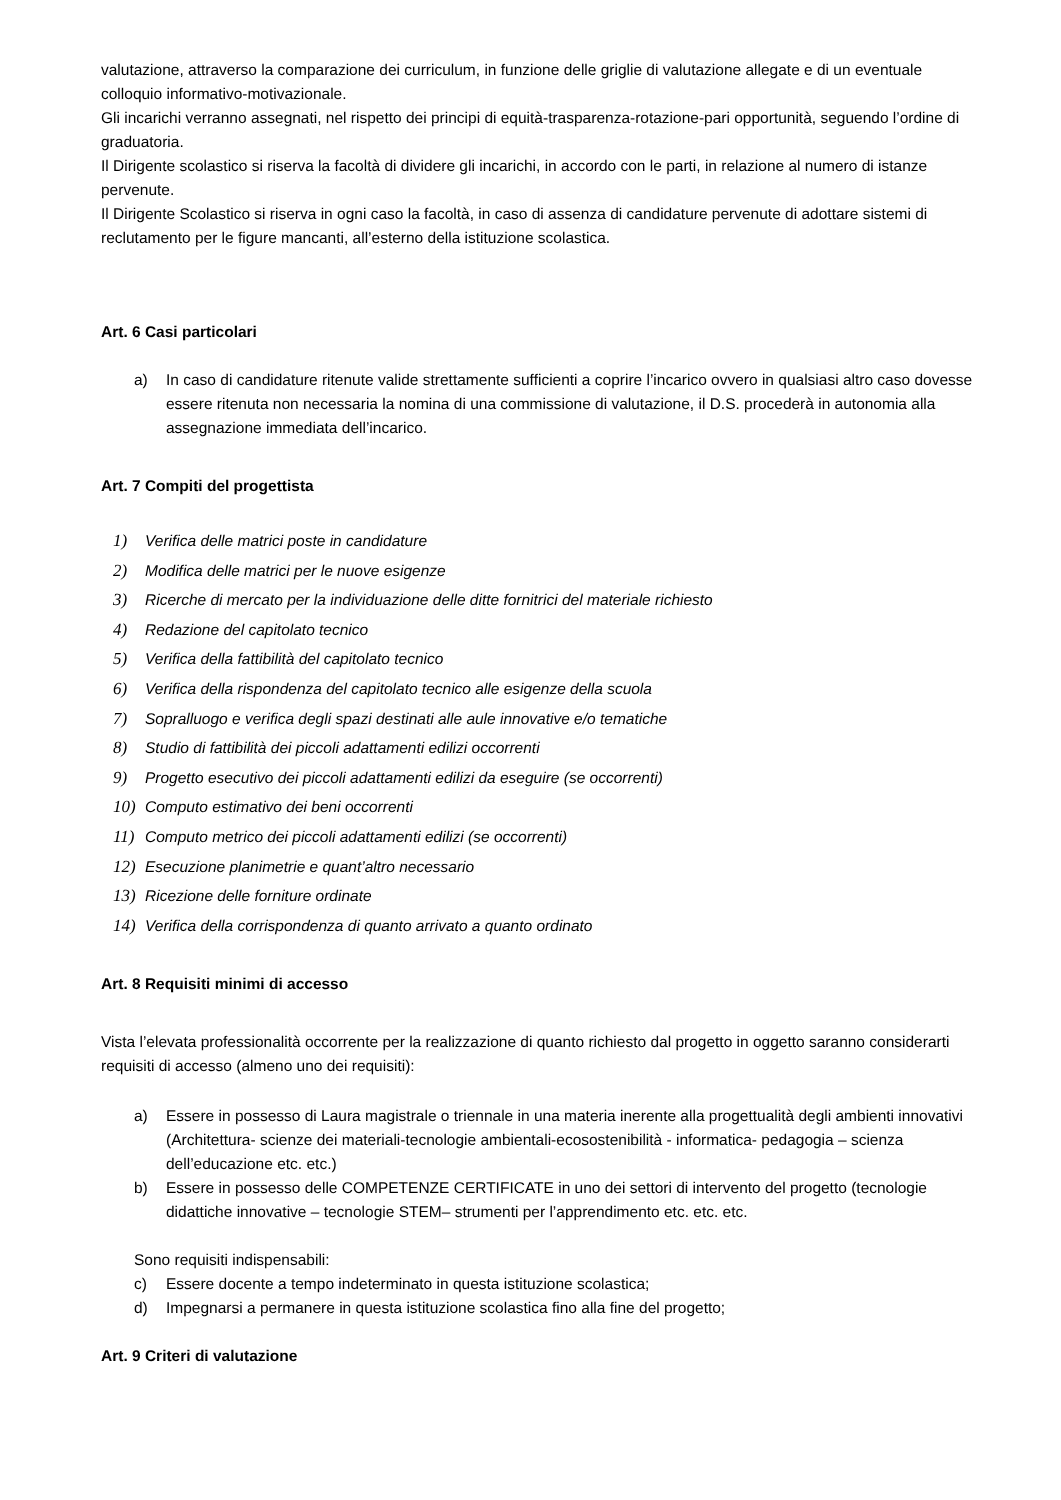valutazione, attraverso la comparazione dei curriculum, in funzione delle griglie di valutazione allegate e di un eventuale colloquio informativo-motivazionale.
Gli incarichi verranno assegnati, nel rispetto dei principi di equità-trasparenza-rotazione-pari opportunità, seguendo l’ordine di graduatoria.
Il Dirigente scolastico si riserva la facoltà di dividere gli incarichi, in accordo con le parti, in relazione al numero di istanze pervenute.
Il Dirigente Scolastico si riserva in ogni caso la facoltà, in caso di assenza di candidature pervenute di adottare sistemi di reclutamento per le figure mancanti, all’esterno della istituzione scolastica.
Art. 6 Casi particolari
a) In caso di candidature ritenute valide strettamente sufficienti a coprire l’incarico ovvero in qualsiasi altro caso dovesse essere ritenuta non necessaria la nomina di una commissione di valutazione, il D.S. procederà in autonomia alla assegnazione immediata dell’incarico.
Art. 7 Compiti del progettista
1) Verifica delle matrici poste in candidature
2) Modifica delle matrici per le nuove esigenze
3) Ricerche di mercato per la individuazione delle ditte fornitrici del materiale richiesto
4) Redazione del capitolato tecnico
5) Verifica della fattibilità del capitolato tecnico
6) Verifica della rispondenza del capitolato tecnico alle esigenze della scuola
7) Sopralluogo e verifica degli spazi destinati alle aule innovative e/o tematiche
8) Studio di fattibilità dei piccoli adattamenti edilizi occorrenti
9) Progetto esecutivo dei piccoli adattamenti edilizi da eseguire (se occorrenti)
10) Computo estimativo dei beni occorrenti
11) Computo metrico dei piccoli adattamenti edilizi (se occorrenti)
12) Esecuzione planimetrie e quant’altro necessario
13) Ricezione delle forniture ordinate
14) Verifica della corrispondenza di quanto arrivato a quanto ordinato
Art. 8 Requisiti minimi di accesso
Vista l’elevata professionalità occorrente per la realizzazione di quanto richiesto dal progetto in oggetto saranno considerarti requisiti di accesso (almeno uno dei requisiti):
a) Essere in possesso di Laura magistrale o triennale in una materia inerente alla progettualità degli ambienti innovativi (Architettura- scienze dei materiali-tecnologie ambientali-ecosostenibilità - informatica- pedagogia – scienza dell’educazione etc. etc.)
b) Essere in possesso delle COMPETENZE CERTIFICATE in uno dei settori di intervento del progetto (tecnologie didattiche innovative – tecnologie STEM– strumenti per l’apprendimento etc. etc. etc.
Sono requisiti indispensabili:
c) Essere docente a tempo indeterminato in questa istituzione scolastica;
d) Impegnarsi a permanere in questa istituzione scolastica fino alla fine del progetto;
Art. 9 Criteri di valutazione